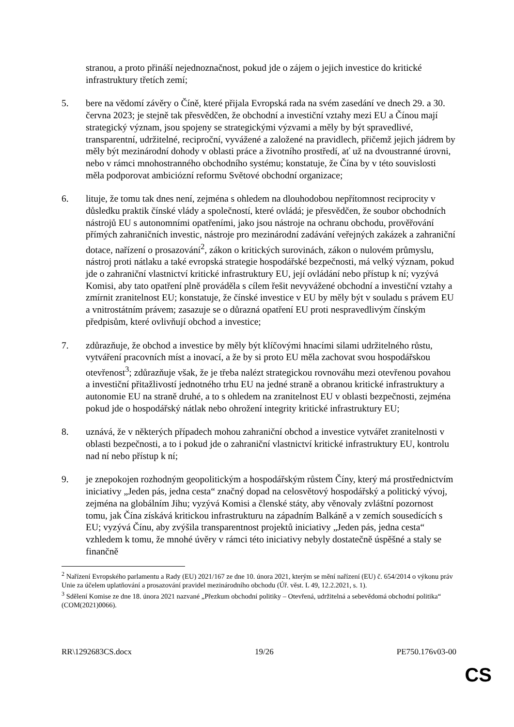stranou, a proto přináší nejednoznačnost, pokud jde o zájem o jejich investice do kritické infrastruktury třetích zemí;
5. bere na vědomí závěry o Číně, které přijala Evropská rada na svém zasedání ve dnech 29. a 30. června 2023; je stejně tak přesvědčen, že obchodní a investiční vztahy mezi EU a Čínou mají strategický význam, jsou spojeny se strategickými výzvami a měly by být spravedlivé, transparentní, udržitelné, reciproční, vyvážené a založené na pravidlech, přičemž jejich jádrem by měly být mezinárodní dohody v oblasti práce a životního prostředí, ať už na dvoustranné úrovni, nebo v rámci mnohostranného obchodního systému; konstatuje, že Čína by v této souvislosti měla podporovat ambiciózní reformu Světové obchodní organizace;
6. lituje, že tomu tak dnes není, zejména s ohledem na dlouhodobou nepřítomnost reciprocity v důsledku praktik čínské vlády a společností, které ovládá; je přesvědčen, že soubor obchodních nástrojů EU s autonomními opatřeními, jako jsou nástroje na ochranu obchodu, prověřování přímých zahraničních investic, nástroje pro mezinárodní zadávání veřejných zakázek a zahraniční dotace, nařízení o prosazování<sup>2</sup>, zákon o kritických surovinách, zákon o nulovém průmyslu, nástroj proti nátlaku a také evropská strategie hospodářské bezpečnosti, má velký význam, pokud jde o zahraniční vlastnictví kritické infrastruktury EU, její ovládání nebo přístup k ní; vyzývá Komisi, aby tato opatření plně prováděla s cílem řešit nevyvážené obchodní a investiční vztahy a zmírnit zranitelnost EU; konstatuje, že čínské investice v EU by měly být v souladu s právem EU a vnitrostátním právem; zasazuje se o důrazná opatření EU proti nespravedlivým čínským předpisům, které ovlivňují obchod a investice;
7. zdůrazňuje, že obchod a investice by měly být klíčovými hnacími silami udržitelného růstu, vytváření pracovních míst a inovací, a že by si proto EU měla zachovat svou hospodářskou otevřenost<sup>3</sup>; zdůrazňuje však, že je třeba nalézt strategickou rovnováhu mezi otevřenou povahou a investiční přitažlivostí jednotného trhu EU na jedné straně a obranou kritické infrastruktury a autonomie EU na straně druhé, a to s ohledem na zranitelnost EU v oblasti bezpečnosti, zejména pokud jde o hospodářský nátlak nebo ohrožení integrity kritické infrastruktury EU;
8. uznává, že v některých případech mohou zahraniční obchod a investice vytvářet zranitelnosti v oblasti bezpečnosti, a to i pokud jde o zahraniční vlastnictví kritické infrastruktury EU, kontrolu nad ní nebo přístup k ní;
9. je znepokojen rozhodným geopolitickým a hospodářským růstem Číny, který má prostřednictvím iniciativy „Jeden pás, jedna cesta“ značný dopad na celosvětový hospodářský a politický vývoj, zejména na globálním Jihu; vyzývá Komisi a členské státy, aby věnovaly zvláštní pozornost tomu, jak Čína získává kritickou infrastrukturu na západním Balkáně a v zemích sousedících s EU; vyzývá Čínu, aby zvýšila transparentnost projektů iniciativy „Jeden pás, jedna cesta“ vzhledem k tomu, že mnohé úvěry v rámci této iniciativy nebyly dostatečně úspěšné a staly se finančně
<sup>2</sup> Nařízení Evropského parlamentu a Rady (EU) 2021/167 ze dne 10. února 2021, kterým se mění nařízení (EU) č. 654/2014 o výkonu práv Unie za účelem uplatňování a prosazování pravidel mezinárodního obchodu (Úř. věst. L 49, 12.2.2021, s. 1).
<sup>3</sup> Sdělení Komise ze dne 18. února 2021 nazvané „Přezkum obchodní politiky – Otevřená, udržitelná a sebevědomá obchodní politika“ (COM(2021)0066).
RR\1292683CS.docx 19/26 PE750.176v03-00
CS